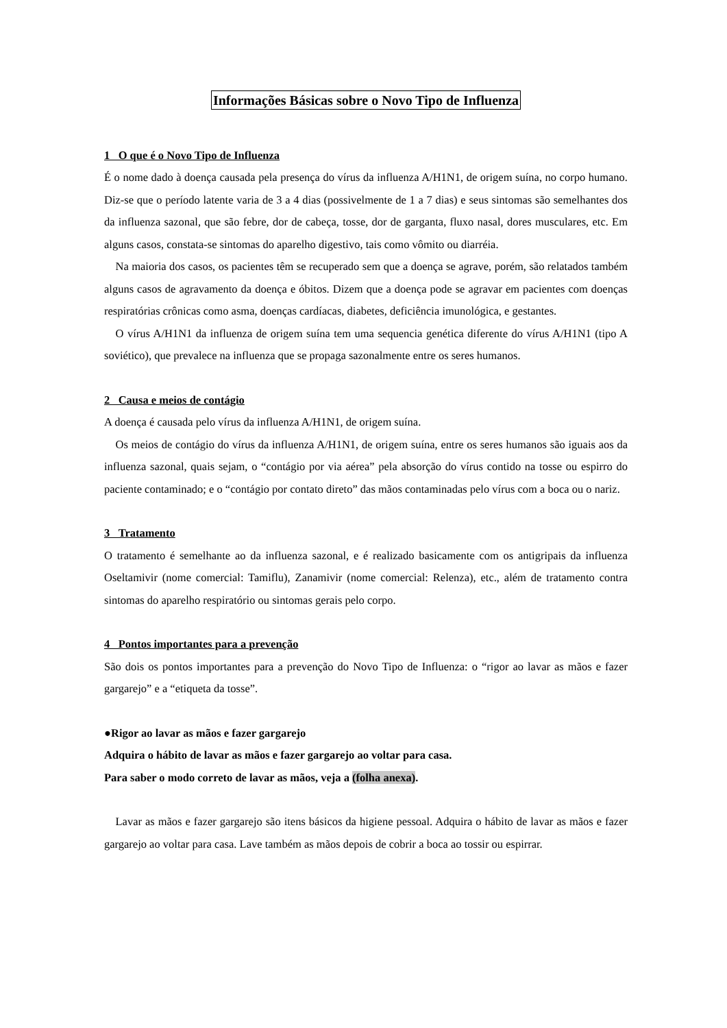Informações Básicas sobre o Novo Tipo de Influenza
1 O que é o Novo Tipo de Influenza
É o nome dado à doença causada pela presença do vírus da influenza A/H1N1, de origem suína, no corpo humano. Diz-se que o período latente varia de 3 a 4 dias (possivelmente de 1 a 7 dias) e seus sintomas são semelhantes dos da influenza sazonal, que são febre, dor de cabeça, tosse, dor de garganta, fluxo nasal, dores musculares, etc. Em alguns casos, constata-se sintomas do aparelho digestivo, tais como vômito ou diarréia.
Na maioria dos casos, os pacientes têm se recuperado sem que a doença se agrave, porém, são relatados também alguns casos de agravamento da doença e óbitos. Dizem que a doença pode se agravar em pacientes com doenças respiratórias crônicas como asma, doenças cardíacas, diabetes, deficiência imunológica, e gestantes.
O vírus A/H1N1 da influenza de origem suína tem uma sequencia genética diferente do vírus A/H1N1 (tipo A soviético), que prevalece na influenza que se propaga sazonalmente entre os seres humanos.
2 Causa e meios de contágio
A doença é causada pelo vírus da influenza A/H1N1, de origem suína.
Os meios de contágio do vírus da influenza A/H1N1, de origem suína, entre os seres humanos são iguais aos da influenza sazonal, quais sejam, o “contágio por via aérea” pela absorção do vírus contido na tosse ou espirro do paciente contaminado; e o “contágio por contato direto” das mãos contaminadas pelo vírus com a boca ou o nariz.
3 Tratamento
O tratamento é semelhante ao da influenza sazonal, e é realizado basicamente com os antigripais da influenza Oseltamivir (nome comercial: Tamiflu), Zanamivir (nome comercial: Relenza), etc., além de tratamento contra sintomas do aparelho respiratório ou sintomas gerais pelo corpo.
4 Pontos importantes para a prevenção
São dois os pontos importantes para a prevenção do Novo Tipo de Influenza: o “rigor ao lavar as mãos e fazer gargarejo” e a “etiqueta da tosse”.
●Rigor ao lavar as mãos e fazer gargarejo
Adquira o hábito de lavar as mãos e fazer gargarejo ao voltar para casa.
Para saber o modo correto de lavar as mãos, veja a (folha anexa).
Lavar as mãos e fazer gargarejo são itens básicos da higiene pessoal. Adquira o hábito de lavar as mãos e fazer gargarejo ao voltar para casa. Lave também as mãos depois de cobrir a boca ao tossir ou espirrar.